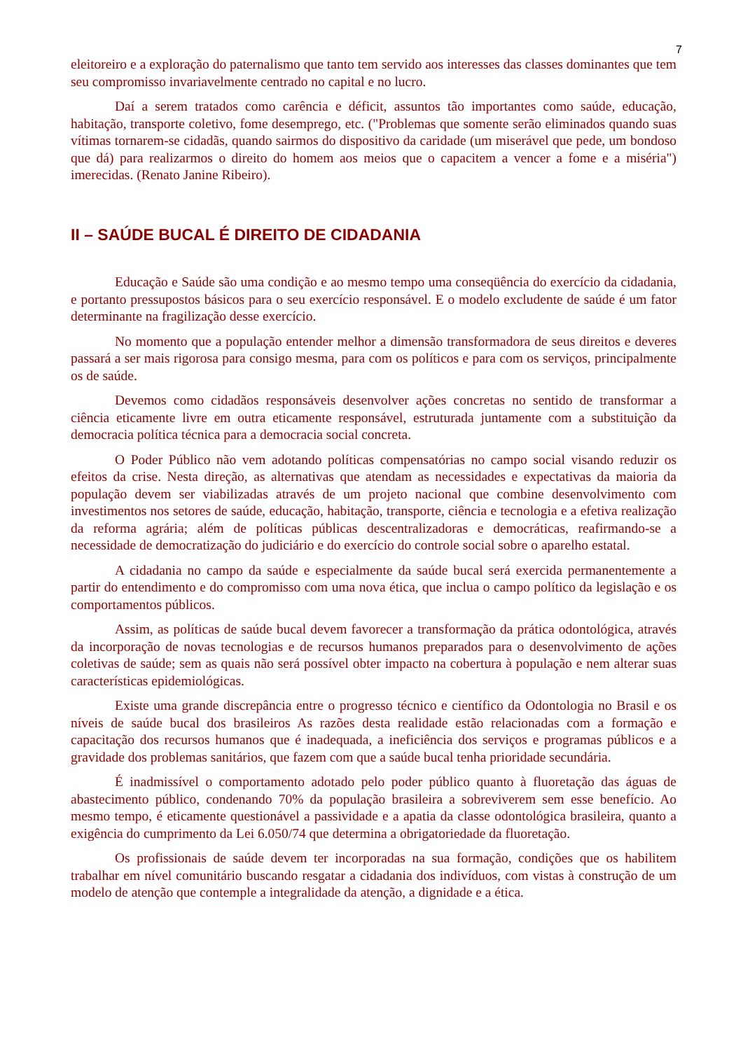7
eleitoreiro e a exploração do paternalismo que tanto tem servido aos interesses das classes dominantes que tem seu compromisso invariavelmente centrado no capital e no lucro.
Daí a serem tratados como carência e déficit, assuntos tão importantes como saúde, educação, habitação, transporte coletivo, fome desemprego, etc. ("Problemas que somente serão eliminados quando suas vítimas tornarem-se cidadãs, quando sairmos do dispositivo da caridade (um miserável que pede, um bondoso que dá) para realizarmos o direito do homem aos meios que o capacitem a vencer a fome e a miséria") imerecidas. (Renato Janine Ribeiro).
II – SAÚDE BUCAL É DIREITO DE CIDADANIA
Educação e Saúde são uma condição e ao mesmo tempo uma conseqüência do exercício da cidadania, e portanto pressupostos básicos para o seu exercício responsável. E o modelo excludente de saúde é um fator determinante na fragilização desse exercício.
No momento que a população entender melhor a dimensão transformadora de seus direitos e deveres passará a ser mais rigorosa para consigo mesma, para com os políticos e para com os serviços, principalmente os de saúde.
Devemos como cidadãos responsáveis desenvolver ações concretas no sentido de transformar a ciência eticamente livre em outra eticamente responsável, estruturada juntamente com a substituição da democracia política técnica para a democracia social concreta.
O Poder Público não vem adotando políticas compensatórias no campo social visando reduzir os efeitos da crise. Nesta direção, as alternativas que atendam as necessidades e expectativas da maioria da população devem ser viabilizadas através de um projeto nacional que combine desenvolvimento com investimentos nos setores de saúde, educação, habitação, transporte, ciência e tecnologia e a efetiva realização da reforma agrária; além de políticas públicas descentralizadoras e democráticas, reafirmando-se a necessidade de democratização do judiciário e do exercício do controle social sobre o aparelho estatal.
A cidadania no campo da saúde e especialmente da saúde bucal será exercida permanentemente a partir do entendimento e do compromisso com uma nova ética, que inclua o campo político da legislação e os comportamentos públicos.
Assim, as políticas de saúde bucal devem favorecer a transformação da prática odontológica, através da incorporação de novas tecnologias e de recursos humanos preparados para o desenvolvimento de ações coletivas de saúde; sem as quais não será possível obter impacto na cobertura à população e nem alterar suas características epidemiológicas.
Existe uma grande discrepância entre o progresso técnico e científico da Odontologia no Brasil e os níveis de saúde bucal dos brasileiros As razões desta realidade estão relacionadas com a formação e capacitação dos recursos humanos que é inadequada, a ineficiência dos serviços e programas públicos e a gravidade dos problemas sanitários, que fazem com que a saúde bucal tenha prioridade secundária.
É inadmissível o comportamento adotado pelo poder público quanto à fluoretação das águas de abastecimento público, condenando 70% da população brasileira a sobreviverem sem esse benefício. Ao mesmo tempo, é eticamente questionável a passividade e a apatia da classe odontológica brasileira, quanto a exigência do cumprimento da Lei 6.050/74 que determina a obrigatoriedade da fluoretação.
Os profissionais de saúde devem ter incorporadas na sua formação, condições que os habilitem trabalhar em nível comunitário buscando resgatar a cidadania dos indivíduos, com vistas à construção de um modelo de atenção que contemple a integralidade da atenção, a dignidade e a ética.